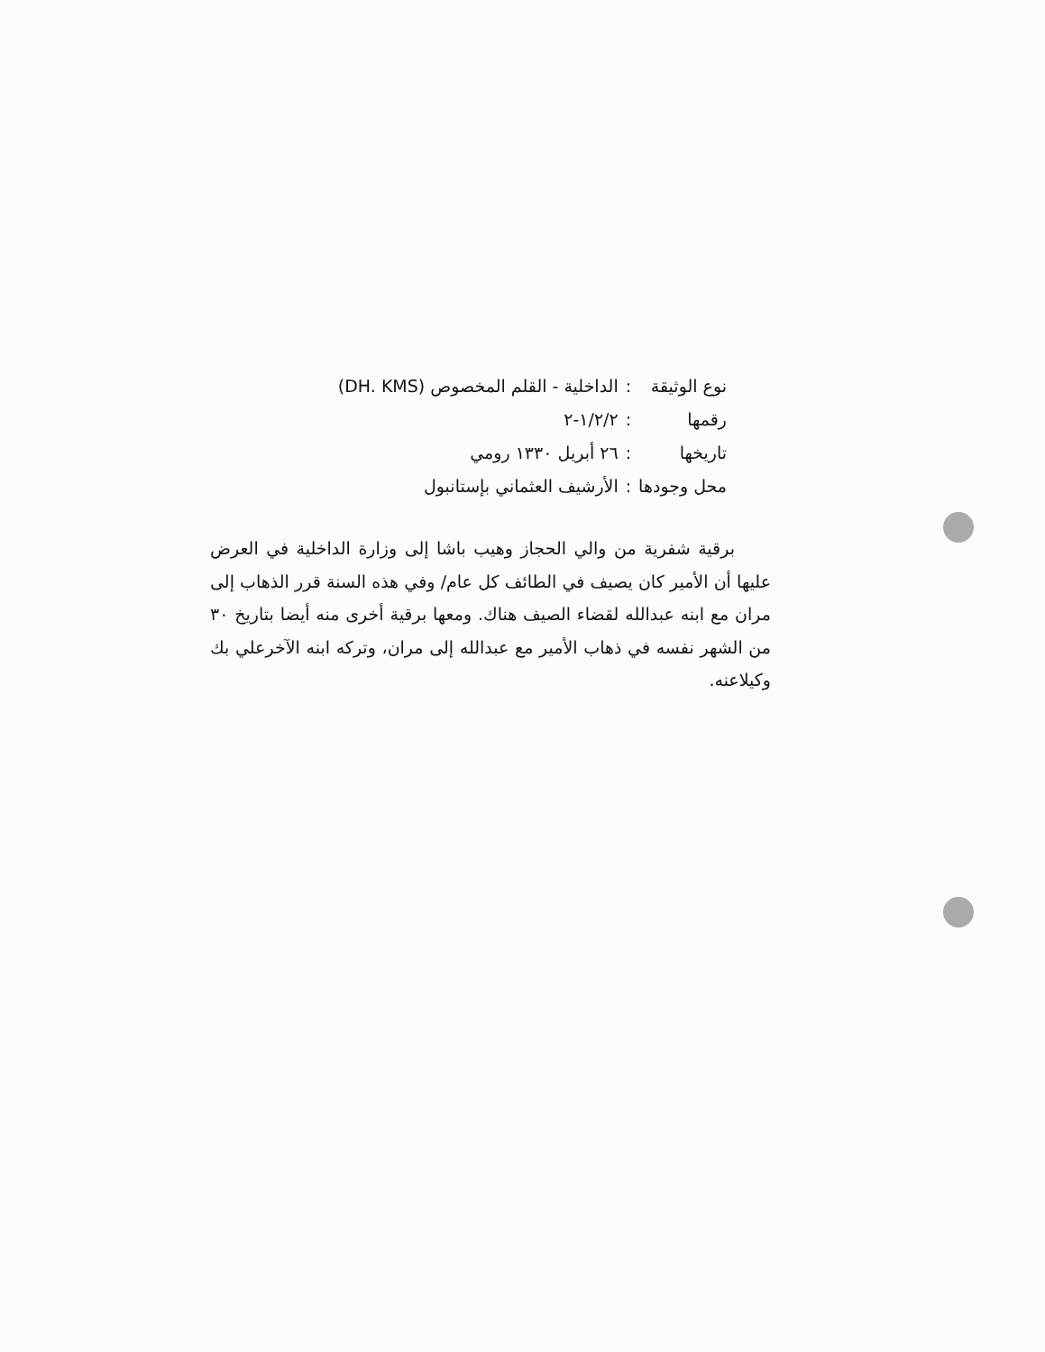| نوع الوثيقة | : | الداخلية - القلم المخصوص (DH. KMS) |
| رقمها | : | ١/٢/٢-٢ |
| تاريخها | : | ٢٦ أبريل ١٣٣٠ رومي |
| محل وجودها | : | الأرشيف العثماني بإستانبول |
برقية شفرية من والي الحجاز وهيب باشا إلى وزارة الداخلية في العرض عليها أن الأمير كان يصيف في الطائف كل عام/ وفي هذه السنة قرر الذهاب إلى مران مع ابنه عبدالله لقضاء الصيف هناك. ومعها برقية أخرى منه أيضا بتاريخ ٣٠ من الشهر نفسه في ذهاب الأمير مع عبدالله إلى مران، وتركه ابنه الآخرعلي بك وكيلاعنه.